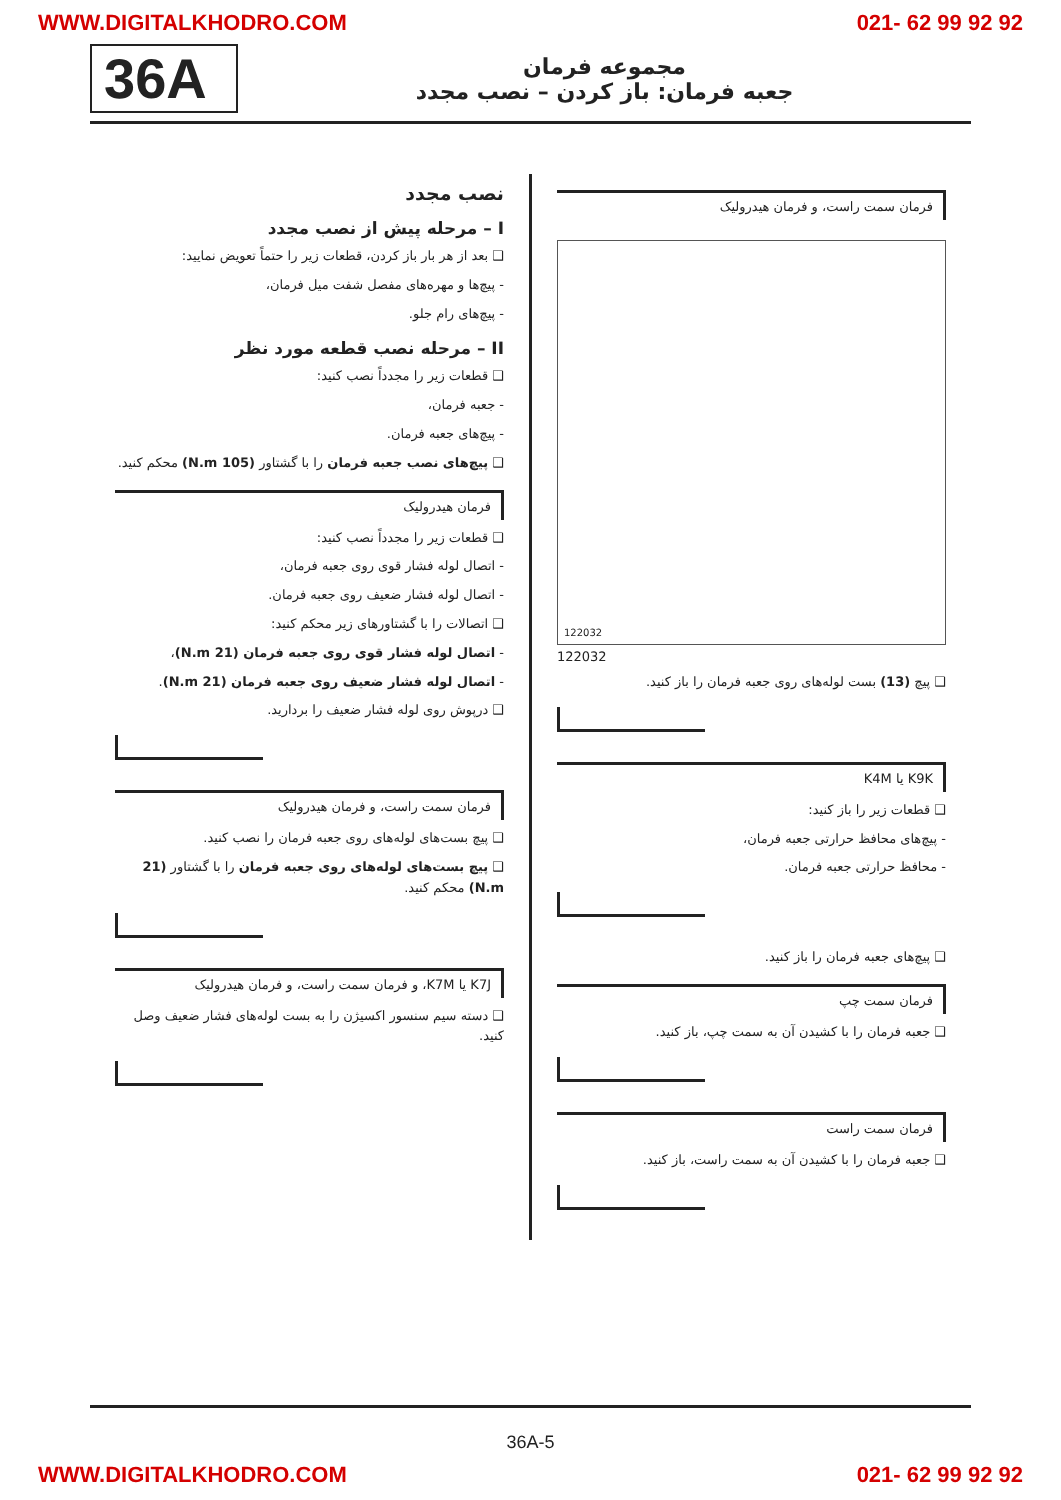WWW.DIGITALKHODRO.COM 021- 62 99 92 92
36A
مجموعه فرمان
جعبه فرمان: باز کردن – نصب مجدد
فرمان سمت راست، و فرمان هیدرولیک
122032
122032
❑ پیچ (13) بست لوله‌های روی جعبه فرمان را باز کنید.
K9K یا K4M
❑ قطعات زیر را باز کنید:
- پیچ‌های محافظ حرارتی جعبه فرمان،
- محافظ حرارتی جعبه فرمان.
❑ پیچ‌های جعبه فرمان را باز کنید.
فرمان سمت چپ
❑ جعبه فرمان را با کشیدن آن به سمت چپ، باز کنید.
فرمان سمت راست
❑ جعبه فرمان را با کشیدن آن به سمت راست، باز کنید.
نصب مجدد
I – مرحله پیش از نصب مجدد
❑ بعد از هر بار باز کردن، قطعات زیر را حتماً تعویض نمایید:
- پیچ‌ها و مهره‌های مفصل شفت میل فرمان،
- پیچ‌های رام جلو.
II – مرحله نصب قطعه مورد نظر
❑ قطعات زیر را مجدداً نصب کنید:
- جعبه فرمان،
- پیچ‌های جعبه فرمان.
❑ پیچ‌های نصب جعبه فرمان را با گشتاور (105 N.m) محکم کنید.
فرمان هیدرولیک
❑ قطعات زیر را مجدداً نصب کنید:
- اتصال لوله فشار قوی روی جعبه فرمان،
- اتصال لوله فشار ضعیف روی جعبه فرمان.
❑ اتصالات را با گشتاورهای زیر محکم کنید:
- اتصال لوله فشار قوی روی جعبه فرمان (21 N.m)،
- اتصال لوله فشار ضعیف روی جعبه فرمان (21 N.m).
❑ درپوش روی لوله فشار ضعیف را بردارید.
فرمان سمت راست، و فرمان هیدرولیک
❑ پیچ بست‌های لوله‌های روی جعبه فرمان را نصب کنید.
❑ پیچ بست‌های لوله‌های روی جعبه فرمان را با گشتاور (21 N.m) محکم کنید.
K7J یا K7M، و فرمان سمت راست، و فرمان هیدرولیک
❑ دسته سیم سنسور اکسیژن را به بست لوله‌های فشار ضعیف وصل کنید.
36A-5
WWW.DIGITALKHODRO.COM 021- 62 99 92 92